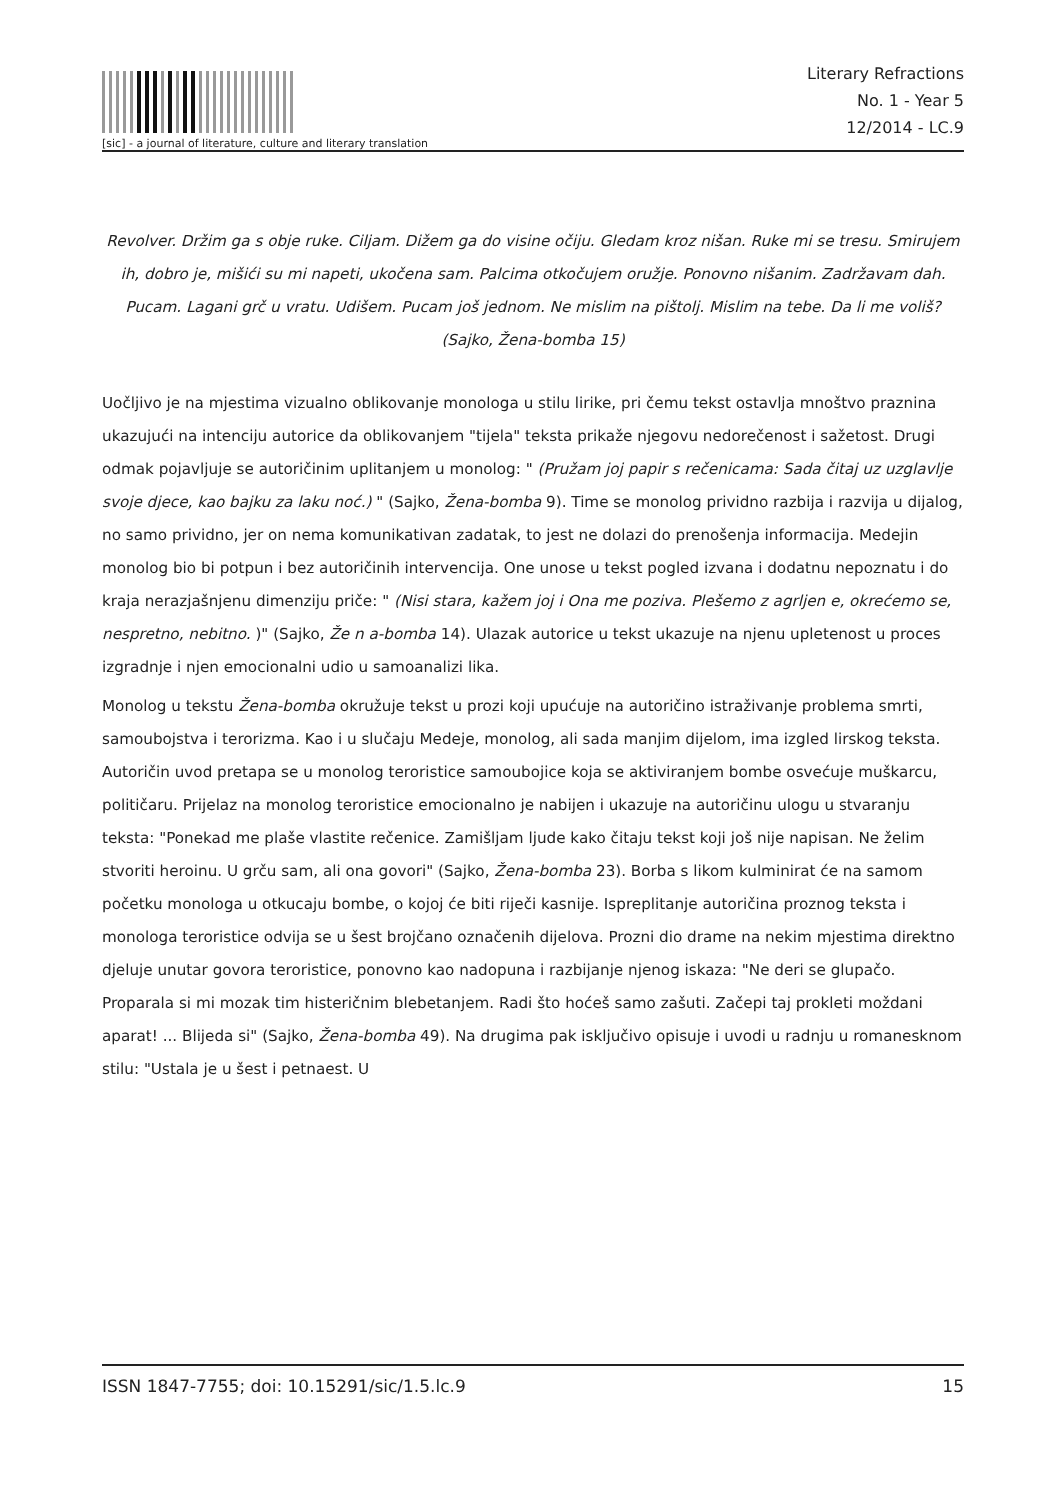[sic] - a journal of literature, culture and literary translation
Literary Refractions
No. 1 - Year 5
12/2014 - LC.9
Revolver. Držim ga s obje ruke. Ciljam. Dižem ga do visine očiju. Gledam kroz nišan. Ruke mi se tresu. Smirujem ih, dobro je, mišići su mi napeti, ukočena sam. Palcima otkočujem oružje. Ponovno nišanim. Zadržavam dah. Pucam. Lagani grč u vratu. Udišem. Pucam još jednom. Ne mislim na pištolj. Mislim na tebe. Da li me voliš? (Sajko, Žena-bomba 15)
Uočljivo je na mjestima vizualno oblikovanje monologa u stilu lirike, pri čemu tekst ostavlja mnoštvo praznina ukazujući na intenciju autorice da oblikovanjem "tijela" teksta prikaže njegovu nedorečenost i sažetost. Drugi odmak pojavljuje se autoričinim uplitanjem u monolog: " (Pružam joj papir s rečenicama: Sada čitaj uz uzglavlje svoje djece, kao bajku za laku noć.) " (Sajko, Žena-bomba 9). Time se monolog prividno razbija i razvija u dijalog, no samo prividno, jer on nema komunikativan zadatak, to jest ne dolazi do prenošenja informacija. Medejin monolog bio bi potpun i bez autoričinih intervencija. One unose u tekst pogled izvana i dodatnu nepoznatu i do kraja nerazjašnjenu dimenziju priče: " (Nisi stara, kažem joj i Ona me poziva. Plešemo z agrljen e, okrećemo se, nespretno, nebitno. )" (Sajko, Že n a-bomba 14). Ulazak autorice u tekst ukazuje na njenu upletenost u proces izgradnje i njen emocionalni udio u samoanalizi lika.
Monolog u tekstu Žena-bomba okružuje tekst u prozi koji upućuje na autoričino istraživanje problema smrti, samoubojstva i terorizma. Kao i u slučaju Medeje, monolog, ali sada manjim dijelom, ima izgled lirskog teksta. Autoričin uvod pretapa se u monolog teroristice samoubojice koja se aktiviranjem bombe osvećuje muškarcu, političaru. Prijelaz na monolog teroristice emocionalno je nabijen i ukazuje na autoričinu ulogu u stvaranju teksta: "Ponekad me plaše vlastite rečenice. Zamišljam ljude kako čitaju tekst koji još nije napisan. Ne želim stvoriti heroinu. U grču sam, ali ona govori" (Sajko, Žena-bomba 23). Borba s likom kulminirat će na samom početku monologa u otkucaju bombe, o kojoj će biti riječi kasnije. Ispreplitanje autoričina proznog teksta i monologa teroristice odvija se u šest brojčano označenih dijelova. Prozni dio drame na nekim mjestima direktno djeluje unutar govora teroristice, ponovno kao nadopuna i razbijanje njenog iskaza: "Ne deri se glupačo. Proparala si mi mozak tim histeričnim blebetanjem. Radi što hoćeš samo zašuti. Začepi taj prokleti moždani aparat! ... Blijeda si" (Sajko, Žena-bomba 49). Na drugima pak isključivo opisuje i uvodi u radnju u romanesknom stilu: "Ustala je u šest i petnaest. U
ISSN 1847-7755; doi: 10.15291/sic/1.5.lc.9 15